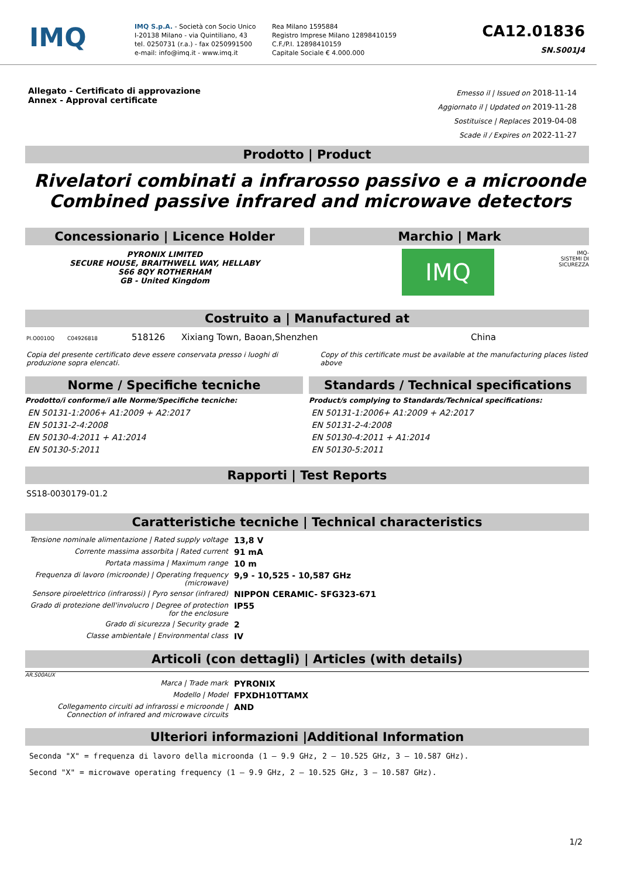IMQ
IMQ S.p.A. - Società con Socio Unico
I-20138 Milano - via Quintiliano, 43
tel. 0250731 (r.a.) - fax 0250991500
e-mail: info@imq.it - www.imq.it
Rea Milano 1595884
Registro Imprese Milano 12898410159
C.F./P.I. 12898410159
Capitale Sociale € 4.000.000
CA12.01836
SN.S001J4
Allegato - Certificato di approvazione
Annex - Approval certificate
Emesso il | Issued on 2018-11-14
Aggiornato il | Updated on 2019-11-28
Sostituisce | Replaces 2019-04-08
Scade il / Expires on 2022-11-27
Prodotto | Product
Rivelatori combinati a infrarosso passivo e a microonde
Combined passive infrared and microwave detectors
Concessionario | Licence Holder
PYRONIX LIMITED
SECURE HOUSE, BRAITHWELL WAY, HELLABY
S66 8QY ROTHERHAM
GB - United Kingdom
Marchio | Mark
IMQ
IMQ-
SISTEMI DI
SICUREZZA
Costruito a | Manufactured at
PI.O0010Q C04926818 518126 Xixiang Town, Baoan,Shenzhen China
Copia del presente certificato deve essere conservata presso i luoghi di produzione sopra elencati.
Copy of this certificate must be available at the manufacturing places listed above
Norme / Specifiche tecniche
Prodotto/i conforme/i alle Norme/Specifiche tecniche:
EN 50131-1:2006+ A1:2009 + A2:2017
EN 50131-2-4:2008
EN 50130-4:2011 + A1:2014
EN 50130-5:2011
Standards / Technical specifications
Product/s complying to Standards/Technical specifications:
EN 50131-1:2006+ A1:2009 + A2:2017
EN 50131-2-4:2008
EN 50130-4:2011 + A1:2014
EN 50130-5:2011
Rapporti | Test Reports
SS18-0030179-01.2
Caratteristiche tecniche | Technical characteristics
| Tensione nominale alimentazione / Rated supply voltage | 13,8 V |
| Corrente massima assorbita / Rated current | 91 mA |
| Portata massima / Maximum range | 10 m |
| Frequenza di lavoro (microonde) / Operating frequency (microwave) | 9,9 - 10,525 - 10,587 GHz |
| Sensore piroelettrico (infrarossi) / Pyro sensor (infrared) | NIPPON CERAMIC- SFG323-671 |
| Grado di protezione dell'involucro / Degree of protection for the enclosure | IP55 |
| Grado di sicurezza / Security grade | 2 |
| Classe ambientale / Environmental class | IV |
Articoli (con dettagli) | Articles (with details)
AR.S00AUX
| Marca / Trade mark | PYRONIX |
| Modello / Model | FPXDH10TTAMX |
| Collegamento circuiti ad infrarossi e microonde / Connection of infrared and microwave circuits | AND |
Ulteriori informazioni |Additional Information
Seconda "X" = frequenza di lavoro della microonda (1 – 9.9 GHz, 2 – 10.525 GHz, 3 – 10.587 GHz).
Second "X" = microwave operating frequency (1 – 9.9 GHz, 2 – 10.525 GHz, 3 – 10.587 GHz).
1/2